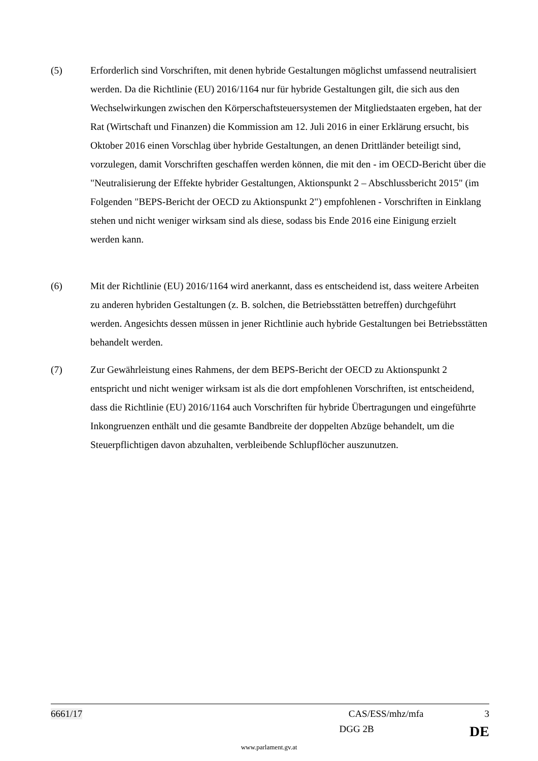(5) Erforderlich sind Vorschriften, mit denen hybride Gestaltungen möglichst umfassend neutralisiert werden. Da die Richtlinie (EU) 2016/1164 nur für hybride Gestaltungen gilt, die sich aus den Wechselwirkungen zwischen den Körperschaftsteuersystemen der Mitgliedstaaten ergeben, hat der Rat (Wirtschaft und Finanzen) die Kommission am 12. Juli 2016 in einer Erklärung ersucht, bis Oktober 2016 einen Vorschlag über hybride Gestaltungen, an denen Drittländer beteiligt sind, vorzulegen, damit Vorschriften geschaffen werden können, die mit den - im OECD-Bericht über die "Neutralisierung der Effekte hybrider Gestaltungen, Aktionspunkt 2 – Abschlussbericht 2015" (im Folgenden "BEPS-Bericht der OECD zu Aktionspunkt 2") empfohlenen - Vorschriften in Einklang stehen und nicht weniger wirksam sind als diese, sodass bis Ende 2016 eine Einigung erzielt werden kann.
(6) Mit der Richtlinie (EU) 2016/1164 wird anerkannt, dass es entscheidend ist, dass weitere Arbeiten zu anderen hybriden Gestaltungen (z. B. solchen, die Betriebsstätten betreffen) durchgeführt werden. Angesichts dessen müssen in jener Richtlinie auch hybride Gestaltungen bei Betriebsstätten behandelt werden.
(7) Zur Gewährleistung eines Rahmens, der dem BEPS-Bericht der OECD zu Aktionspunkt 2 entspricht und nicht weniger wirksam ist als die dort empfohlenen Vorschriften, ist entscheidend, dass die Richtlinie (EU) 2016/1164 auch Vorschriften für hybride Übertragungen und eingeführte Inkongruenzen enthält und die gesamte Bandbreite der doppelten Abzüge behandelt, um die Steuerpflichtigen davon abzuhalten, verbleibende Schlupflöcher auszunutzen.
6661/17 CAS/ESS/mhz/mfa 3
DGG 2B DE
www.parlament.gv.at